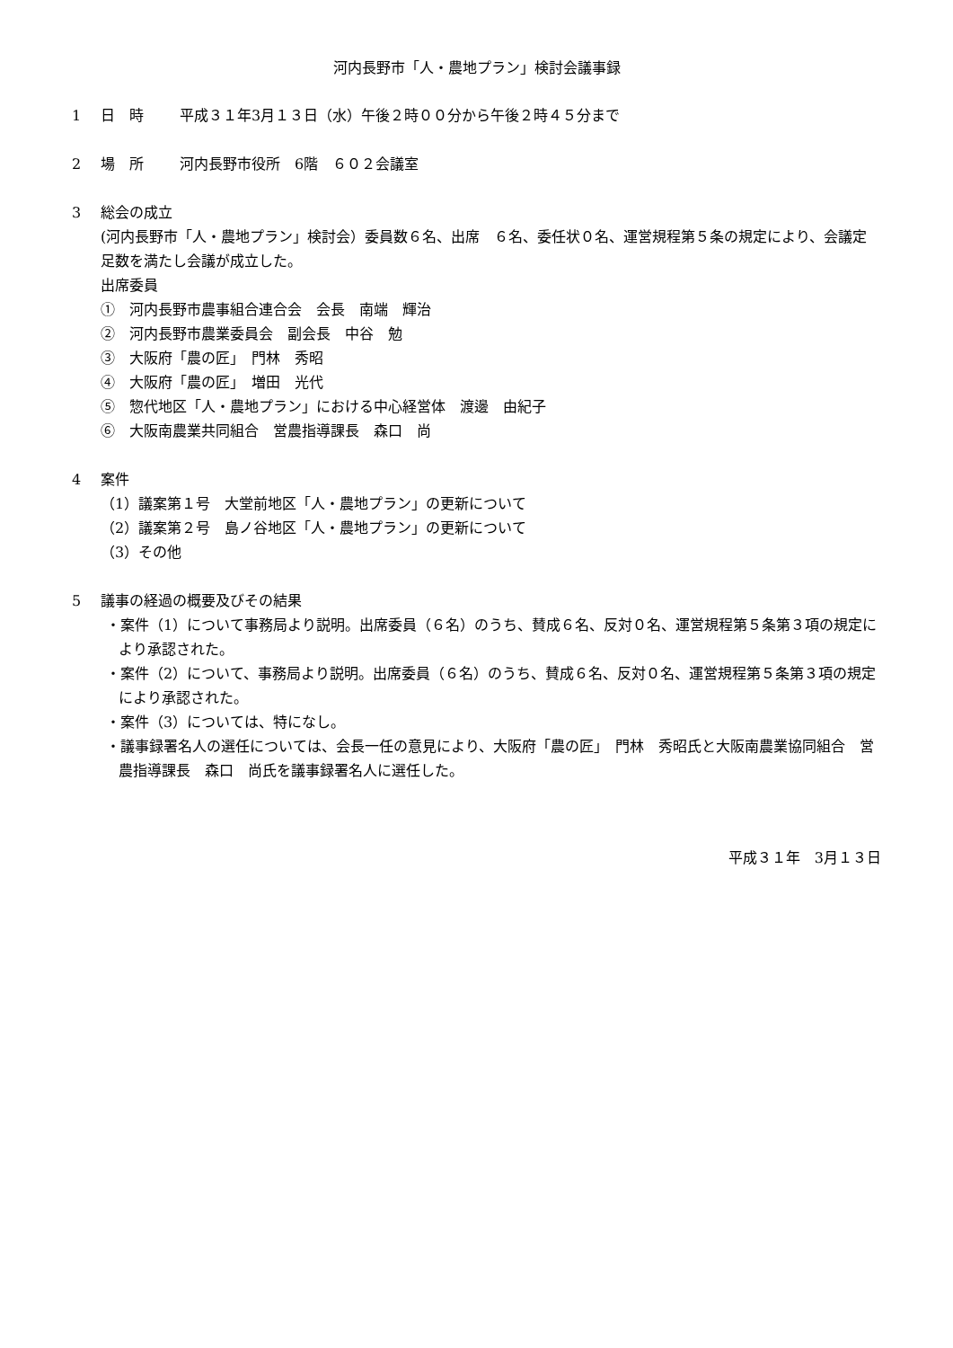河内長野市「人・農地プラン」検討会議事録
1 日　時 平成３１年3月１３日（水）午後２時００分から午後２時４５分まで
2 場　所 河内長野市役所　6階　６０２会議室
3 総会の成立
(河内長野市「人・農地プラン」検討会）委員数６名、出席　６名、委任状０名、運営規程第５条の規定により、会議定足数を満たし会議が成立した。
出席委員
①　河内長野市農事組合連合会　会長　南端　輝治
②　河内長野市農業委員会　副会長　中谷　勉
③　大阪府「農の匠」　門林　秀昭
④　大阪府「農の匠」　増田　光代
⑤　惣代地区「人・農地プラン」における中心経営体　渡邊　由紀子
⑥　大阪南農業共同組合　営農指導課長　森口　尚
4 案件
（1）議案第１号　大堂前地区「人・農地プラン」の更新について
（2）議案第２号　島ノ谷地区「人・農地プラン」の更新について
（3）その他
5 議事の経過の概要及びその結果
・案件（1）について事務局より説明。出席委員（６名）のうち、賛成６名、反対０名、運営規程第５条第３項の規定により承認された。
・案件（2）について、事務局より説明。出席委員（６名）のうち、賛成６名、反対０名、運営規程第５条第３項の規定により承認された。
・案件（3）については、特になし。
・議事録署名人の選任については、会長一任の意見により、大阪府「農の匠」　門林　秀昭氏と大阪南農業協同組合　営農指導課長　森口　尚氏を議事録署名人に選任した。
平成３１年　3月１３日